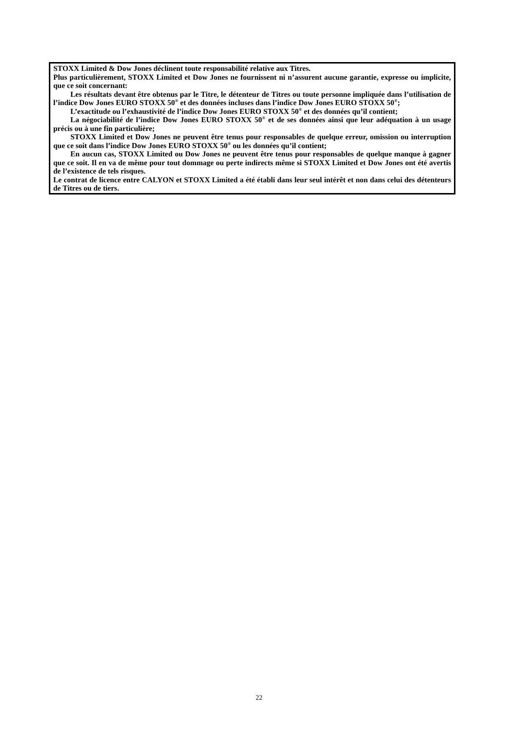STOXX Limited & Dow Jones déclinent toute responsabilité relative aux Titres.
Plus particulièrement, STOXX Limited et Dow Jones ne fournissent ni n’assurent aucune garantie, expresse ou implicite, que ce soit concernant:
Les résultats devant être obtenus par le Titre, le détenteur de Titres ou toute personne impliquée dans l’utilisation de l’indice Dow Jones EURO STOXX 50<sup>®</sup> et des données incluses dans l’indice Dow Jones EURO STOXX 50<sup>®</sup>;
L’exactitude ou l’exhaustivité de l’indice Dow Jones EURO STOXX 50<sup>®</sup> et des données qu’il contient;
La négociabilité de l’indice Dow Jones EURO STOXX 50<sup>®</sup> et de ses données ainsi que leur adéquation à un usage précis ou à une fin particulière;
STOXX Limited et Dow Jones ne peuvent être tenus pour responsables de quelque erreur, omission ou interruption que ce soit dans l’indice Dow Jones EURO STOXX 50<sup>®</sup> ou les données qu’il contient;
En aucun cas, STOXX Limited ou Dow Jones ne peuvent être tenus pour responsables de quelque manque à gagner que ce soit. Il en va de même pour tout dommage ou perte indirects même si STOXX Limited et Dow Jones ont été avertis de l’existence de tels risques.
Le contrat de licence entre CALYON et STOXX Limited a été établi dans leur seul intérêt et non dans celui des détenteurs de Titres ou de tiers.
22